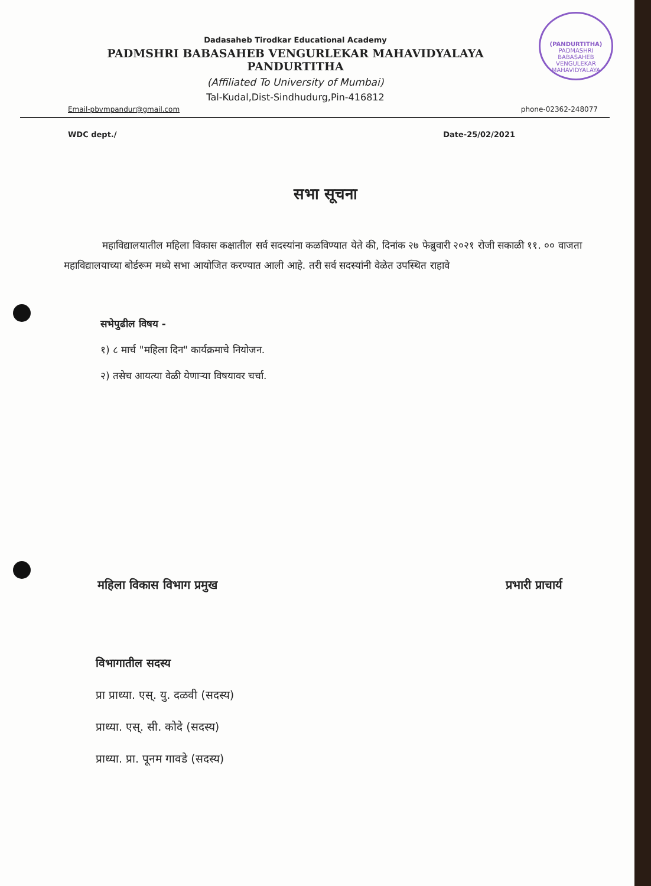(PANDURTITHA)
PADMASHRI BABASAHEB VENGULEKAR MAHAVIDYALAYA
Dadasaheb Tirodkar Educational Academy
PADMSHRI BABASAHEB VENGURLEKAR MAHAVIDYALAYA
PANDURTITHA
(Affiliated To University of Mumbai)
Tal-Kudal,Dist-Sindhudurg,Pin-416812
Email-pbvmpandur@gmail.com phone-02362-248077
WDC dept./ Date-25/02/2021
सभा सूचना
महाविद्यालयातील महिला विकास कक्षातील सर्व सदस्यांना कळविण्यात येते की, दिनांक २७ फेब्रुवारी २०२१ रोजी सकाळी ११. ०० वाजता महाविद्यालयाच्या बोर्डरूम मध्ये सभा आयोजित करण्यात आली आहे. तरी सर्व सदस्यांनी वेळेत उपस्थित राहावे
सभेपुढील विषय -
१) ८ मार्च "महिला दिन" कार्यक्रमाचे नियोजन.
२) तसेच आयत्या वेळी येणाऱ्या विषयावर चर्चा.
महिला विकास विभाग प्रमुख प्रभारी प्राचार्य
विभागातील सदस्य
प्रा प्राध्या. एस्. यु. दळवी (सदस्य)
प्राध्या. एस्. सी. कोदे (सदस्य)
प्राध्या. प्रा. पूनम गावडे (सदस्य)